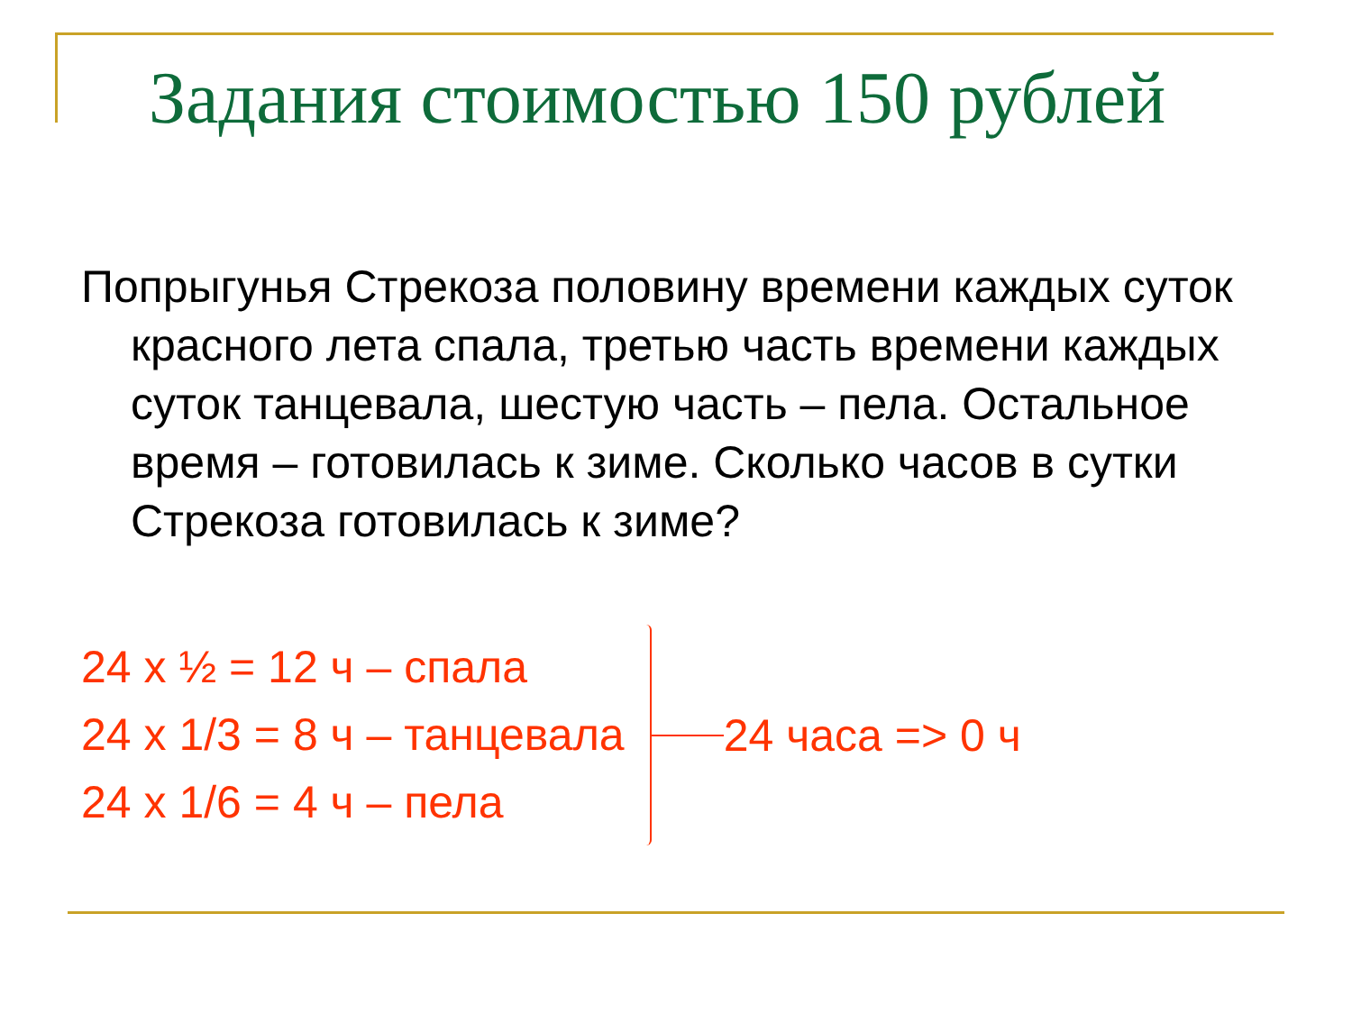Задания стоимостью 150 рублей
Попрыгунья Стрекоза половину времени каждых суток красного лета спала, третью часть времени каждых суток танцевала, шестую часть – пела. Остальное время – готовилась к зиме. Сколько часов в сутки Стрекоза готовилась к зиме?
24 x ½ = 12 ч – спала
24 x 1/3 = 8 ч – танцевала
24 x 1/6 = 4 ч – пела
24 часа => 0 ч